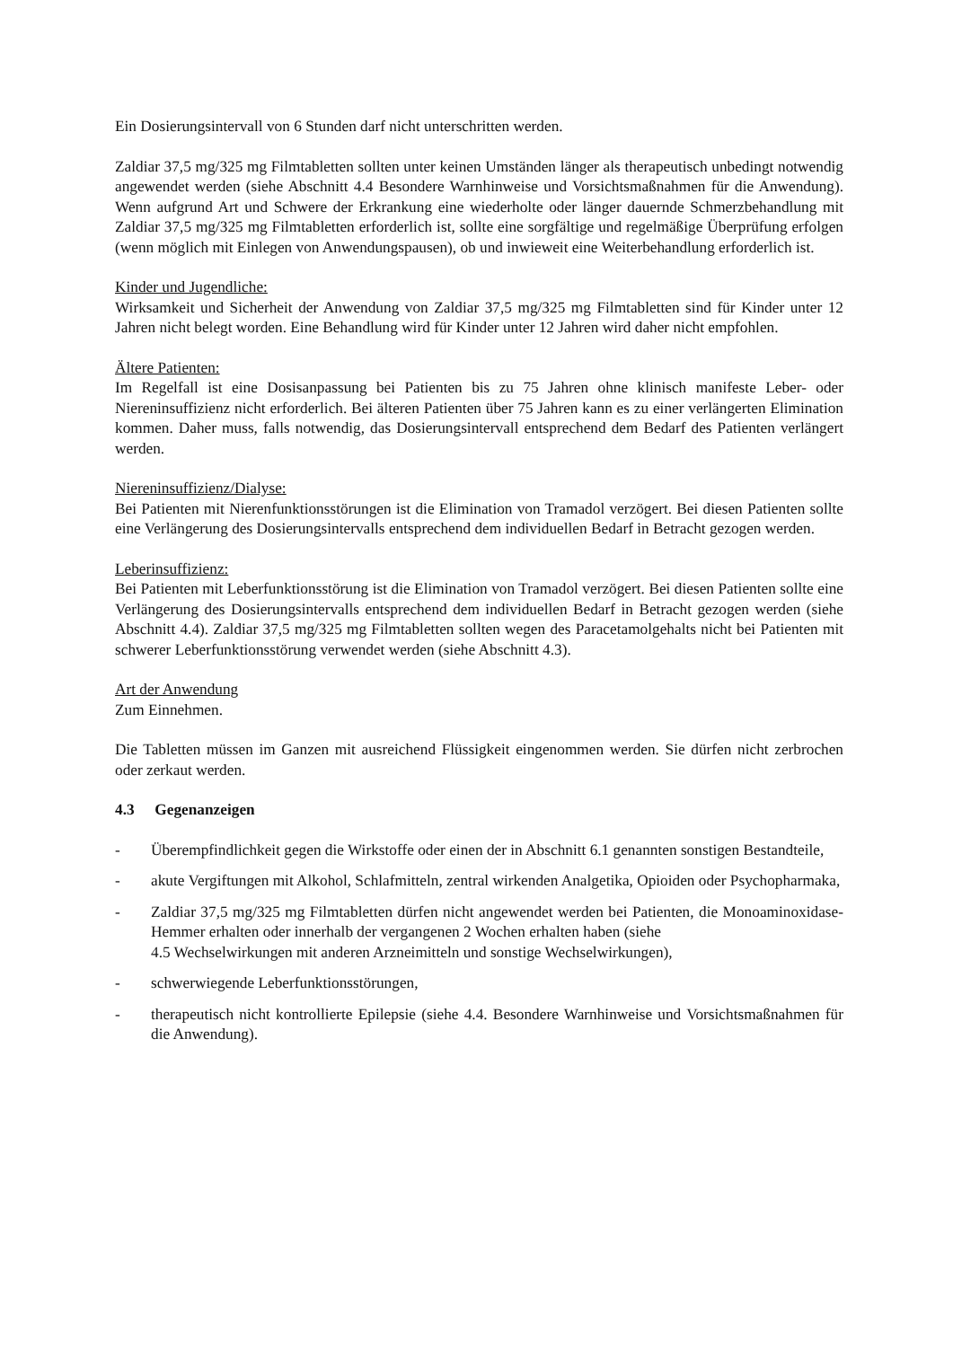Ein Dosierungsintervall von 6 Stunden darf nicht unterschritten werden.
Zaldiar 37,5 mg/325 mg Filmtabletten sollten unter keinen Umständen länger als therapeutisch unbedingt notwendig angewendet werden (siehe Abschnitt 4.4 Besondere Warnhinweise und Vorsichtsmaßnahmen für die Anwendung). Wenn aufgrund Art und Schwere der Erkrankung eine wiederholte oder länger dauernde Schmerzbehandlung mit Zaldiar 37,5 mg/325 mg Filmtabletten erforderlich ist, sollte eine sorgfältige und regelmäßige Überprüfung erfolgen (wenn möglich mit Einlegen von Anwendungspausen), ob und inwieweit eine Weiterbehandlung erforderlich ist.
Kinder und Jugendliche:
Wirksamkeit und Sicherheit der Anwendung von Zaldiar 37,5 mg/325 mg Filmtabletten sind für Kinder unter 12 Jahren nicht belegt worden. Eine Behandlung wird für Kinder unter 12 Jahren wird daher nicht empfohlen.
Ältere Patienten:
Im Regelfall ist eine Dosisanpassung bei Patienten bis zu 75 Jahren ohne klinisch manifeste Leber- oder Niereninsuffizienz nicht erforderlich. Bei älteren Patienten über 75 Jahren kann es zu einer verlängerten Elimination kommen. Daher muss, falls notwendig, das Dosierungsintervall entsprechend dem Bedarf des Patienten verlängert werden.
Niereninsuffizienz/Dialyse:
Bei Patienten mit Nierenfunktionsstörungen ist die Elimination von Tramadol verzögert. Bei diesen Patienten sollte eine Verlängerung des Dosierungsintervalls entsprechend dem individuellen Bedarf in Betracht gezogen werden.
Leberinsuffizienz:
Bei Patienten mit Leberfunktionsstörung ist die Elimination von Tramadol verzögert. Bei diesen Patienten sollte eine Verlängerung des Dosierungsintervalls entsprechend dem individuellen Bedarf in Betracht gezogen werden (siehe Abschnitt 4.4). Zaldiar 37,5 mg/325 mg Filmtabletten sollten wegen des Paracetamolgehalts nicht bei Patienten mit schwerer Leberfunktionsstörung verwendet werden (siehe Abschnitt 4.3).
Art der Anwendung
Zum Einnehmen.
Die Tabletten müssen im Ganzen mit ausreichend Flüssigkeit eingenommen werden. Sie dürfen nicht zerbrochen oder zerkaut werden.
4.3 Gegenanzeigen
- Überempfindlichkeit gegen die Wirkstoffe oder einen der in Abschnitt 6.1 genannten sonstigen Bestandteile,
- akute Vergiftungen mit Alkohol, Schlafmitteln, zentral wirkenden Analgetika, Opioiden oder Psychopharmaka,
- Zaldiar 37,5 mg/325 mg Filmtabletten dürfen nicht angewendet werden bei Patienten, die Monoaminoxidase-Hemmer erhalten oder innerhalb der vergangenen 2 Wochen erhalten haben (siehe
4.5 Wechselwirkungen mit anderen Arzneimitteln und sonstige Wechselwirkungen),
- schwerwiegende Leberfunktionsstörungen,
- therapeutisch nicht kontrollierte Epilepsie (siehe 4.4. Besondere Warnhinweise und Vorsichtsmaßnahmen für die Anwendung).